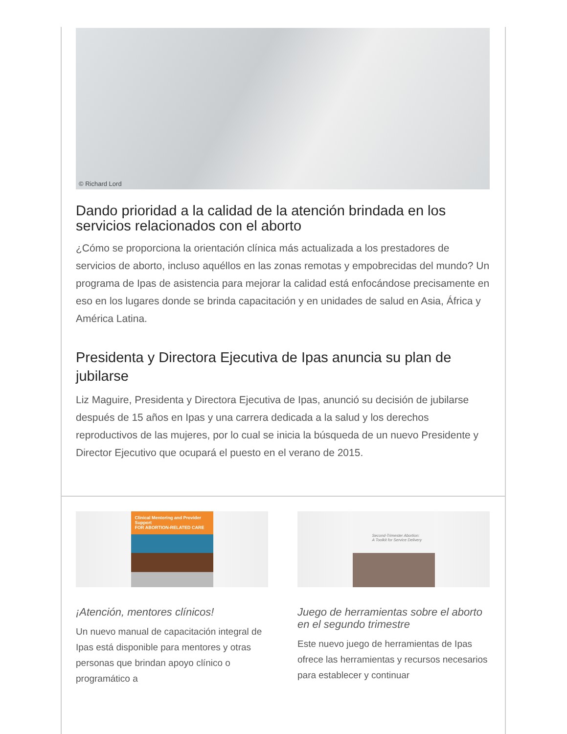© Richard Lord
Dando prioridad a la calidad de la atención brindada en los servicios relacionados con el aborto
¿Cómo se proporciona la orientación clínica más actualizada a los prestadores de servicios de aborto, incluso aquéllos en las zonas remotas y empobrecidas del mundo? Un programa de Ipas de asistencia para mejorar la calidad está enfocándose precisamente en eso en los lugares donde se brinda capacitación y en unidades de salud en Asia, África y América Latina.
Presidenta y Directora Ejecutiva de Ipas anuncia su plan de jubilarse
Liz Maguire, Presidenta y Directora Ejecutiva de Ipas, anunció su decisión de jubilarse después de 15 años en Ipas y una carrera dedicada a la salud y los derechos reproductivos de las mujeres, por lo cual se inicia la búsqueda de un nuevo Presidente y Director Ejecutivo que ocupará el puesto en el verano de 2015.
Clinical Mentoring and Provider Support
FOR ABORTION-RELATED CARE
¡Atención, mentores clínicos!
Un nuevo manual de capacitación integral de Ipas está disponible para mentores y otras personas que brindan apoyo clínico o programático a
Second-Trimester Abortion:
A Toolkit for Service Delivery
Juego de herramientas sobre el aborto en el segundo trimestre
Este nuevo juego de herramientas de Ipas ofrece las herramientas y recursos necesarios para establecer y continuar